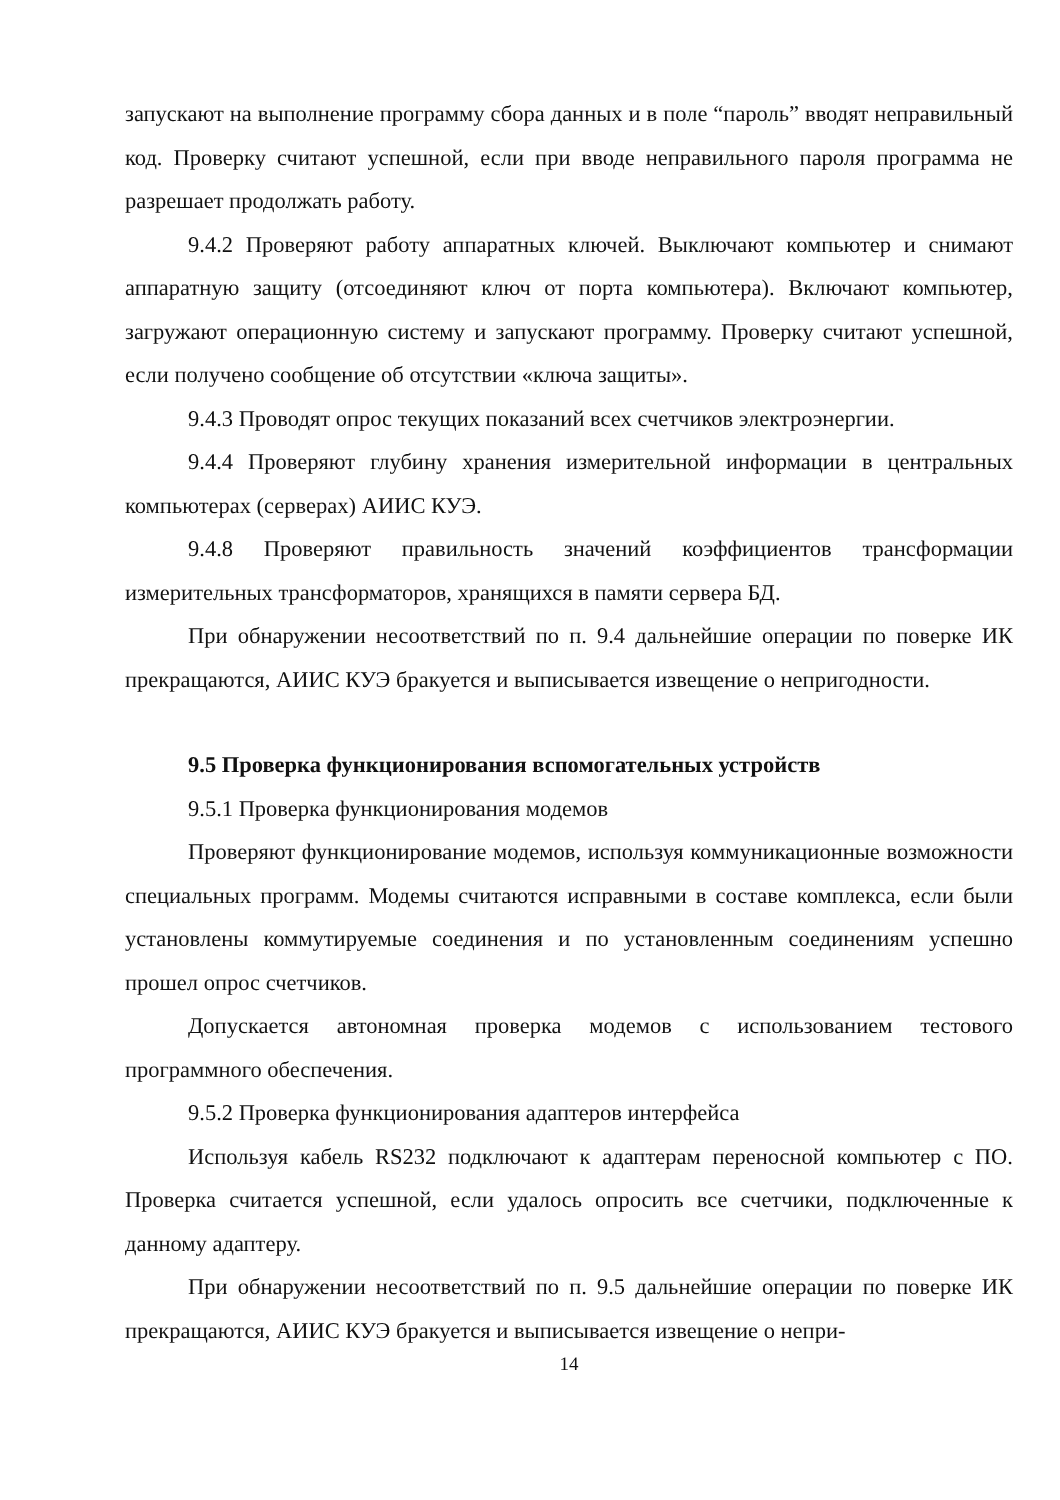запускают на выполнение программу сбора данных и в поле “пароль” вводят неправильный код. Проверку считают успешной, если при вводе неправильного пароля программа не разрешает продолжать работу.
9.4.2 Проверяют работу аппаратных ключей. Выключают компьютер и снимают аппаратную защиту (отсоединяют ключ от порта компьютера). Включают компьютер, загружают операционную систему и запускают программу. Проверку считают успешной, если получено сообщение об отсутствии «ключа защиты».
9.4.3 Проводят опрос текущих показаний всех счетчиков электроэнергии.
9.4.4 Проверяют глубину хранения измерительной информации в центральных компьютерах (серверах) АИИС КУЭ.
9.4.8 Проверяют правильность значений коэффициентов трансформации измерительных трансформаторов, хранящихся в памяти сервера БД.
При обнаружении несоответствий по п. 9.4 дальнейшие операции по поверке ИК прекращаются, АИИС КУЭ бракуется и выписывается извещение о непригодности.
9.5 Проверка функционирования вспомогательных устройств
9.5.1 Проверка функционирования модемов
Проверяют функционирование модемов, используя коммуникационные возможности специальных программ. Модемы считаются исправными в составе комплекса, если были установлены коммутируемые соединения и по установленным соединениям успешно прошел опрос счетчиков.
Допускается автономная проверка модемов с использованием тестового программного обеспечения.
9.5.2 Проверка функционирования адаптеров интерфейса
Используя кабель RS232 подключают к адаптерам переносной компьютер с ПО. Проверка считается успешной, если удалось опросить все счетчики, подключенные к данному адаптеру.
При обнаружении несоответствий по п. 9.5 дальнейшие операции по поверке ИК прекращаются, АИИС КУЭ бракуется и выписывается извещение о непри-
14